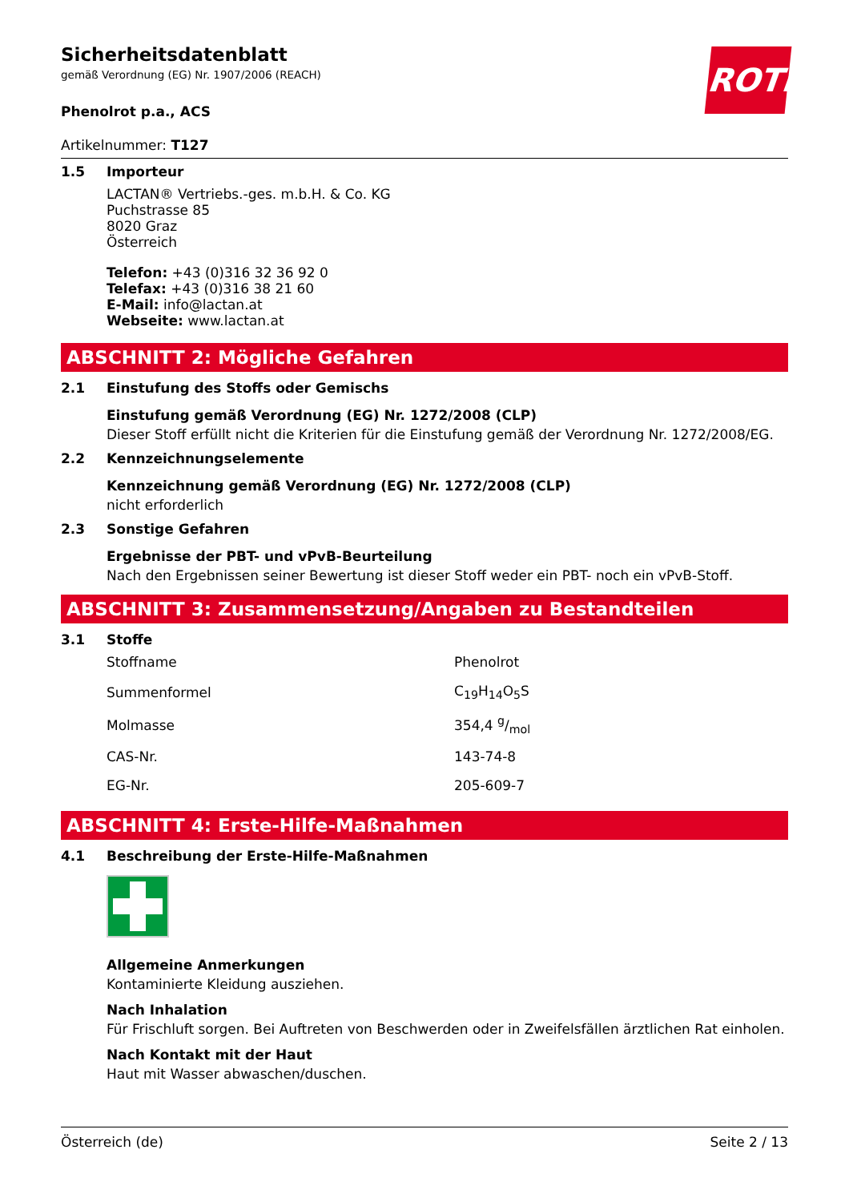ROTH
Sicherheitsdatenblatt
gemäß Verordnung (EG) Nr. 1907/2006 (REACH)
Phenolrot p.a., ACS
Artikelnummer: T127
1.5 Importeur
LACTAN® Vertriebs.-ges. m.b.H. & Co. KG
Puchstrasse 85
8020 Graz
Österreich
Telefon: +43 (0)316 32 36 92 0
Telefax: +43 (0)316 38 21 60
E-Mail: info@lactan.at
Webseite: www.lactan.at
ABSCHNITT 2: Mögliche Gefahren
2.1 Einstufung des Stoffs oder Gemischs
Einstufung gemäß Verordnung (EG) Nr. 1272/2008 (CLP)
Dieser Stoff erfüllt nicht die Kriterien für die Einstufung gemäß der Verordnung Nr. 1272/2008/EG.
2.2 Kennzeichnungselemente
Kennzeichnung gemäß Verordnung (EG) Nr. 1272/2008 (CLP)
nicht erforderlich
2.3 Sonstige Gefahren
Ergebnisse der PBT- und vPvB-Beurteilung
Nach den Ergebnissen seiner Bewertung ist dieser Stoff weder ein PBT- noch ein vPvB-Stoff.
ABSCHNITT 3: Zusammensetzung/Angaben zu Bestandteilen
3.1 Stoffe
| Stoffname | Phenolrot |
| Summenformel | C<sub>19</sub>H<sub>14</sub>O<sub>5</sub>S |
| Molmasse | 354,4 g/mol |
| CAS-Nr. | 143-74-8 |
| EG-Nr. | 205-609-7 |
ABSCHNITT 4: Erste-Hilfe-Maßnahmen
4.1 Beschreibung der Erste-Hilfe-Maßnahmen
Allgemeine Anmerkungen
Kontaminierte Kleidung ausziehen.
Nach Inhalation
Für Frischluft sorgen. Bei Auftreten von Beschwerden oder in Zweifelsfällen ärztlichen Rat einholen.
Nach Kontakt mit der Haut
Haut mit Wasser abwaschen/duschen.
Österreich (de) Seite 2 / 13